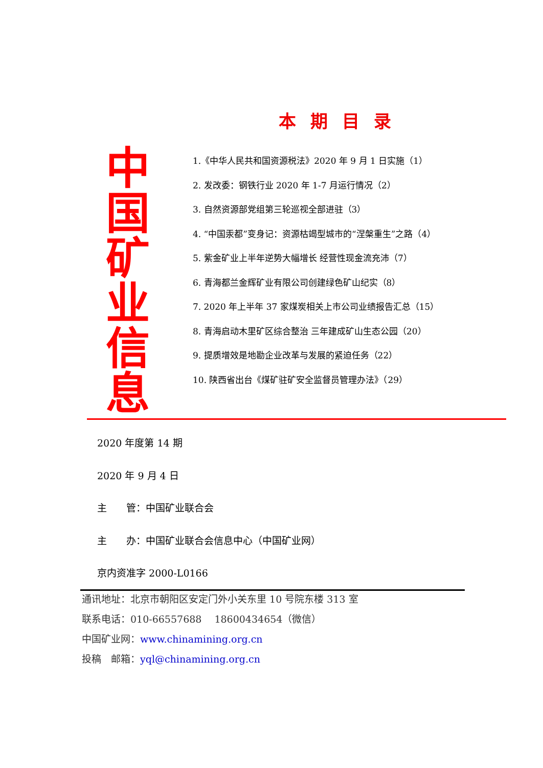本期目录
中
国
矿
业
信
息
1.《中华人民共和国资源税法》2020 年 9 月 1 日实施（1）
2. 发改委：钢铁行业 2020 年 1-7 月运行情况（2）
3. 自然资源部党组第三轮巡视全部进驻（3）
4. “中国汞都”变身记：资源枯竭型城市的“涅槃重生”之路（4）
5. 紫金矿业上半年逆势大幅增长 经营性现金流充沛（7）
6. 青海都兰金辉矿业有限公司创建绿色矿山纪实（8）
7. 2020 年上半年 37 家煤炭相关上市公司业绩报告汇总（15）
8. 青海启动木里矿区综合整治 三年建成矿山生态公园（20）
9. 提质增效是地勘企业改革与发展的紧迫任务（22）
10. 陕西省出台《煤矿驻矿安全监督员管理办法》（29）
2020 年度第 14 期
2020 年 9 月 4 日
主　　管：中国矿业联合会
主　　办：中国矿业联合会信息中心（中国矿业网）
京内资准字 2000-L0166
通讯地址：北京市朝阳区安定门外小关东里 10 号院东楼 313 室
联系电话：010-66557688　 18600434654（微信）
中国矿业网：www.chinamining.org.cn
投稿　邮箱：yql@chinamining.org.cn